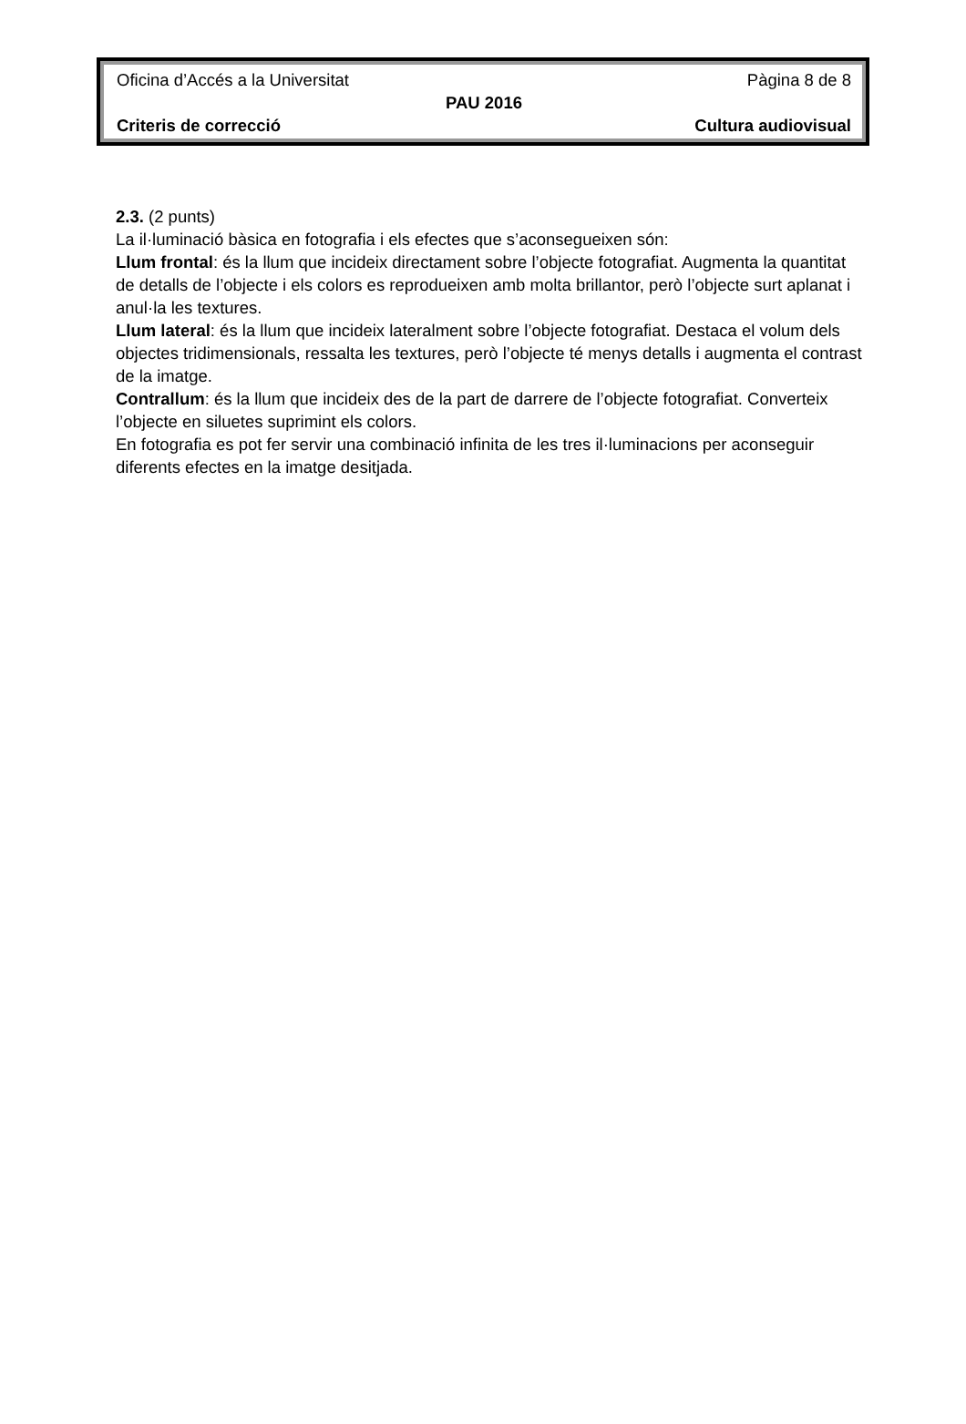Oficina d’Accés a la Universitat Pàgina 8 de 8
PAU 2016
Criteris de correcció Cultura audiovisual
2.3. (2 punts)
La il·luminació bàsica en fotografia i els efectes que s’aconsegueixen són:
Llum frontal: és la llum que incideix directament sobre l’objecte fotografiat. Augmenta la quantitat de detalls de l’objecte i els colors es reprodueixen amb molta brillantor, però l’objecte surt aplanat i anul·la les textures.
Llum lateral: és la llum que incideix lateralment sobre l’objecte fotografiat. Destaca el volum dels objectes tridimensionals, ressalta les textures, però l’objecte té menys detalls i augmenta el contrast de la imatge.
Contrallum: és la llum que incideix des de la part de darrere de l’objecte fotografiat. Converteix l’objecte en siluetes suprimint els colors.
En fotografia es pot fer servir una combinació infinita de les tres il·luminacions per aconseguir diferents efectes en la imatge desitjada.